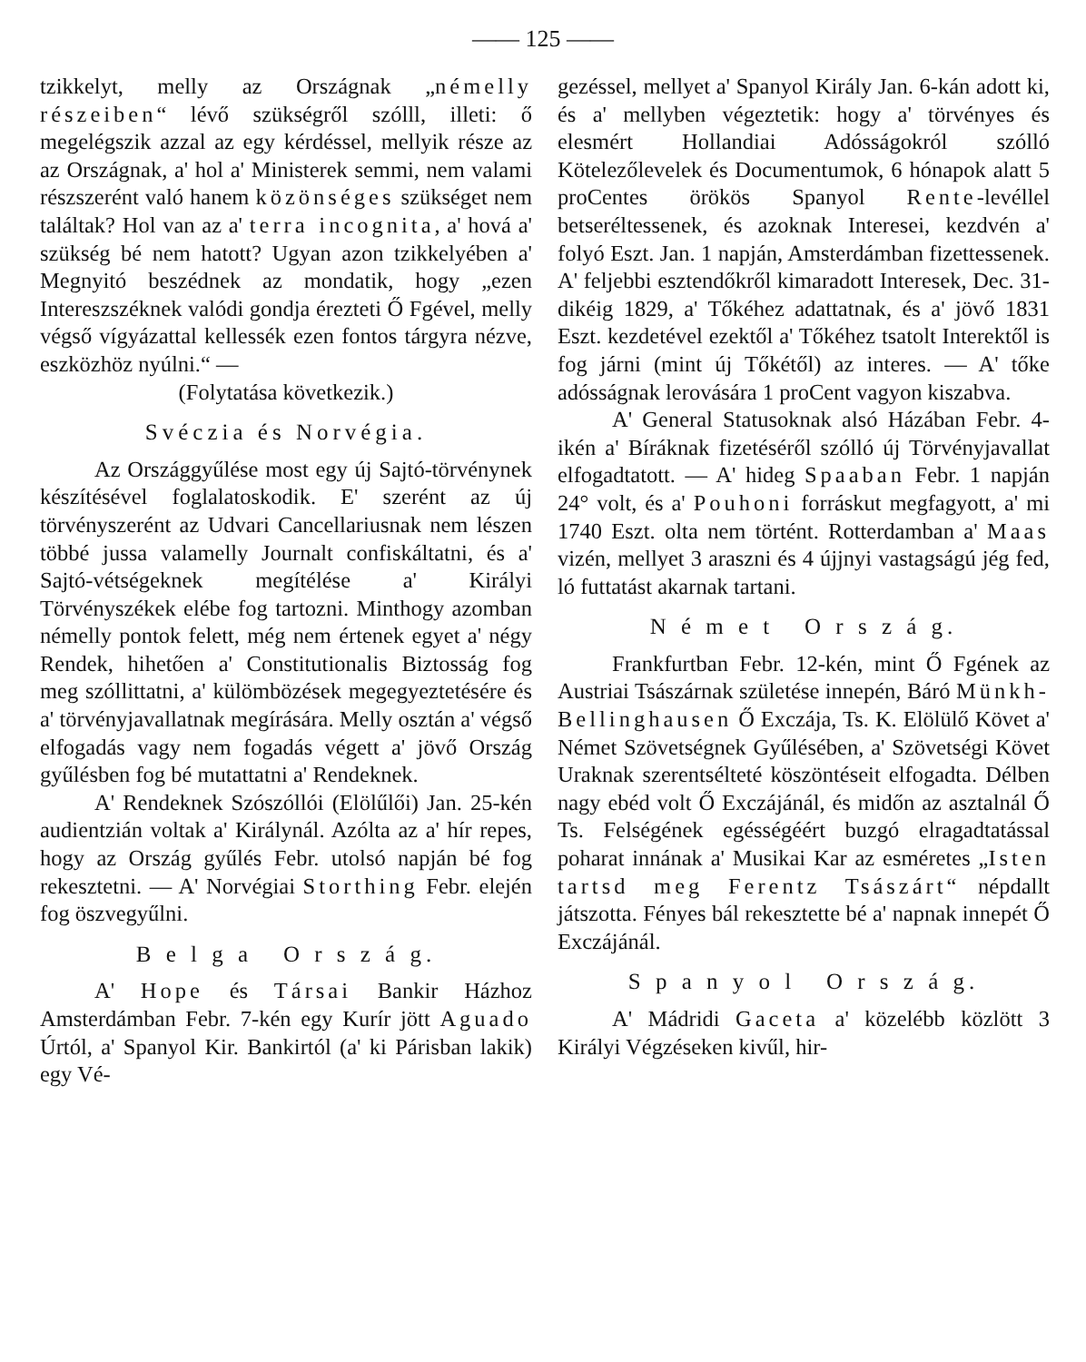—— 125 ——
tzikkelyt, melly az Országnak „némelly részeiben“ lévő szükségről szólll, illeti: ő megelégszik azzal az egy kérdéssel, mellyik része az az Országnak, a' hol a' Ministerek semmi, nem valami részszerént való hanem közönséges szükséget nem találtak? Hol van az a' terra incognita, a' hová a' szükség bé nem hatott? Ugyan azon tzikkelyében a' Megnyitó beszédnek az mondatik, hogy „ezen Intereszszéknek valódi gondja érezteti Ő Fgével, melly végső vígyázattal kellessék ezen fontos tárgyra nézve, eszközhöz nyúlni.“ —
(Folytatása következik.)
Svéczia és Norvégia.
Az Országgyűlése most egy új Sajtó-törvénynek készítésével foglalatoskodik. E' szerént az új törvényszerént az Udvari Cancellariusnak nem lészen többé jussa valamelly Journalt confiskáltatni, és a' Sajtó-vétségeknek megítélése a' Királyi Törvényszékek elébe fog tartozni. Minthogy azomban némelly pontok felett, még nem értenek egyet a' négy Rendek, hihetően a' Constitutionalis Biztosság fog meg szóllittatni, a' külömbözések megegyeztetésére és a' törvényjavallatnak megírására. Melly osztán a' végső elfogadás vagy nem fogadás végett a' jövő Ország gyűlésben fog bé mutattatni a' Rendeknek.
A' Rendeknek Szószóllói (Elölűlői) Jan. 25-kén audientzián voltak a' Királynál. Azólta az a' hír repes, hogy az Ország gyűlés Febr. utolsó napján bé fog rekesztetni. — A' Norvégiai Storthing Febr. elején fog öszvegyűlni.
B e l g a O r s z á g.
A' Hope és Társai Bankir Házhoz Amsterdámban Febr. 7-kén egy Kurír jött Aguado Úrtól, a' Spanyol Kir. Bankirtól (a' ki Párisban lakik) egy Vé-
gezéssel, mellyet a' Spanyol Király Jan. 6-kán adott ki, és a' mellyben végeztetik: hogy a' törvényes és elesmért Hollandiai Adósságokról szólló Kötelezőlevelek és Documentumok, 6 hónapok alatt 5 proCentes örökös Spanyol Rente-levéllel betseréltessenek, és azoknak Interesei, kezdvén a' folyó Eszt. Jan. 1 napján, Amsterdámban fizettessenek. A' feljebbi esztendőkről kimaradott Interesek, Dec. 31-dikéig 1829, a' Tőkéhez adattatnak, és a' jövő 1831 Eszt. kezdetével ezektől a' Tőkéhez tsatolt Interektől is fog járni (mint új Tőkétől) az interes. — A' tőke adósságnak lerovására 1 proCent vagyon kiszabva.
A' General Statusoknak alsó Házában Febr. 4-ikén a' Bíráknak fizetéséről szólló új Törvényjavallat elfogadtatott. — A' hideg Spaaban Febr. 1 napján 24° volt, és a' Pouhoni forráskut megfagyott, a' mi 1740 Eszt. olta nem történt. Rotterdamban a' Maas vizén, mellyet 3 araszni és 4 újjnyi vastagságú jég fed, ló futtatást akarnak tartani.
N é m e t O r s z á g.
Frankfurtban Febr. 12-kén, mint Ő Fgének az Austriai Tsászárnak születése innepén, Báró Münkh-Bellinghausen Ő Exczája, Ts. K. Elölülő Követ a' Német Szövetségnek Gyűlésében, a' Szövetségi Követ Uraknak szerentsélteté köszöntéseit elfogadta. Délben nagy ebéd volt Ő Exczájánál, és midőn az asztalnál Ő Ts. Felségének egésségéért buzgó elragadtatással poharat innának a' Musikai Kar az esméretes „Isten tartsd meg Ferentz Tsászárt“ népdallt játszotta. Fényes bál rekesztette bé a' napnak innepét Ő Exczájánál.
S p a n y o l O r s z á g.
A' Mádridi Gaceta a' közelébb közlött 3 Királyi Végzéseken kivűl, hir-